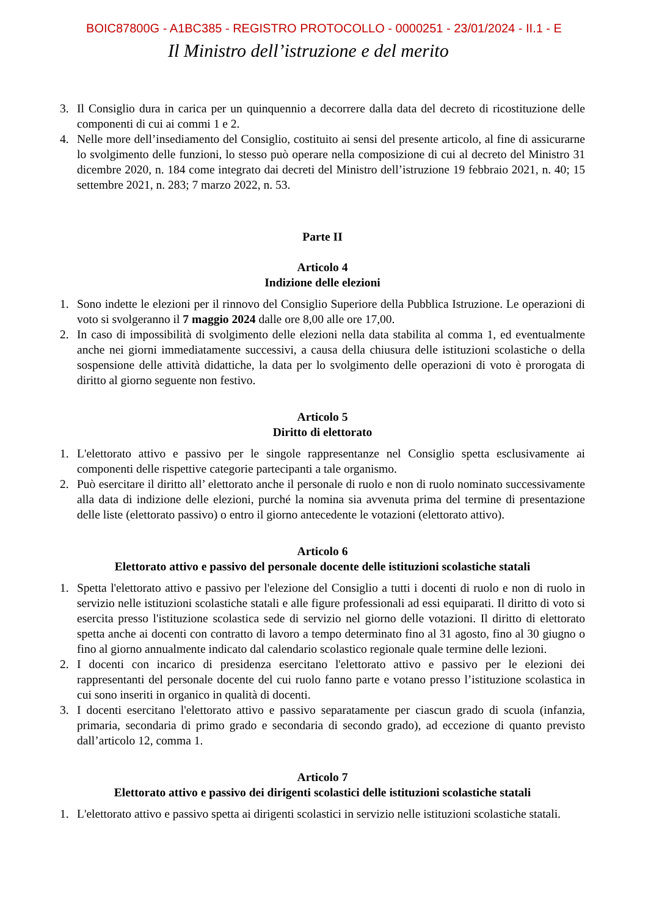BOIC87800G - A1BC385 - REGISTRO PROTOCOLLO - 0000251 - 23/01/2024 - II.1 - E
Il Ministro dell’istruzione e del merito
3. Il Consiglio dura in carica per un quinquennio a decorrere dalla data del decreto di ricostituzione delle componenti di cui ai commi 1 e 2.
4. Nelle more dell’insediamento del Consiglio, costituito ai sensi del presente articolo, al fine di assicurarne lo svolgimento delle funzioni, lo stesso può operare nella composizione di cui al decreto del Ministro 31 dicembre 2020, n. 184 come integrato dai decreti del Ministro dell’istruzione 19 febbraio 2021, n. 40; 15 settembre 2021, n. 283; 7 marzo 2022, n. 53.
Parte II
Articolo 4
Indizione delle elezioni
1. Sono indette le elezioni per il rinnovo del Consiglio Superiore della Pubblica Istruzione. Le operazioni di voto si svolgeranno il 7 maggio 2024 dalle ore 8,00 alle ore 17,00.
2. In caso di impossibilità di svolgimento delle elezioni nella data stabilita al comma 1, ed eventualmente anche nei giorni immediatamente successivi, a causa della chiusura delle istituzioni scolastiche o della sospensione delle attività didattiche, la data per lo svolgimento delle operazioni di voto è prorogata di diritto al giorno seguente non festivo.
Articolo 5
Diritto di elettorato
1. L'elettorato attivo e passivo per le singole rappresentanze nel Consiglio spetta esclusivamente ai componenti delle rispettive categorie partecipanti a tale organismo.
2. Può esercitare il diritto all’ elettorato anche il personale di ruolo e non di ruolo nominato successivamente alla data di indizione delle elezioni, purché la nomina sia avvenuta prima del termine di presentazione delle liste (elettorato passivo) o entro il giorno antecedente le votazioni (elettorato attivo).
Articolo 6
Elettorato attivo e passivo del personale docente delle istituzioni scolastiche statali
1. Spetta l'elettorato attivo e passivo per l'elezione del Consiglio a tutti i docenti di ruolo e non di ruolo in servizio nelle istituzioni scolastiche statali e alle figure professionali ad essi equiparati. Il diritto di voto si esercita presso l'istituzione scolastica sede di servizio nel giorno delle votazioni. Il diritto di elettorato spetta anche ai docenti con contratto di lavoro a tempo determinato fino al 31 agosto, fino al 30 giugno o fino al giorno annualmente indicato dal calendario scolastico regionale quale termine delle lezioni.
2. I docenti con incarico di presidenza esercitano l'elettorato attivo e passivo per le elezioni dei rappresentanti del personale docente del cui ruolo fanno parte e votano presso l’istituzione scolastica in cui sono inseriti in organico in qualità di docenti.
3. I docenti esercitano l'elettorato attivo e passivo separatamente per ciascun grado di scuola (infanzia, primaria, secondaria di primo grado e secondaria di secondo grado), ad eccezione di quanto previsto dall’articolo 12, comma 1.
Articolo 7
Elettorato attivo e passivo dei dirigenti scolastici delle istituzioni scolastiche statali
1. L'elettorato attivo e passivo spetta ai dirigenti scolastici in servizio nelle istituzioni scolastiche statali.